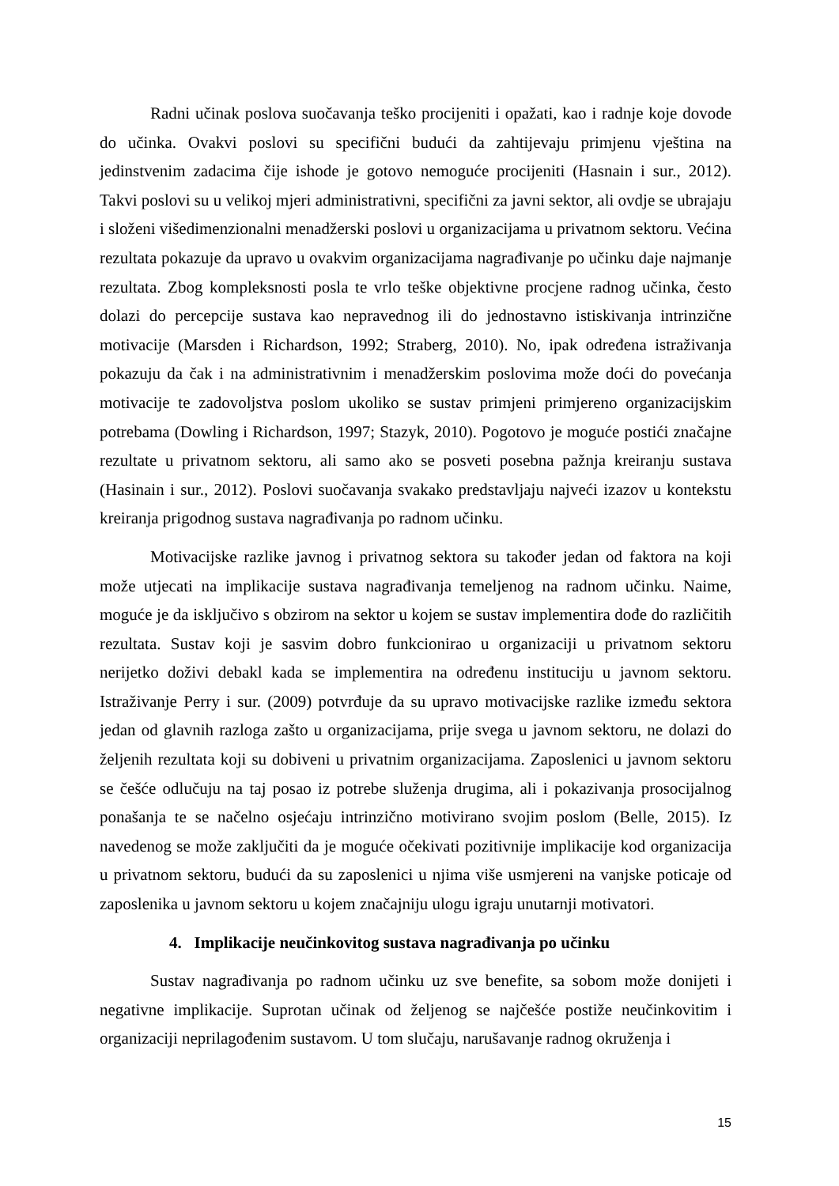Radni učinak poslova suočavanja teško procijeniti i opažati, kao i radnje koje dovode do učinka. Ovakvi poslovi su specifični budući da zahtijevaju primjenu vještina na jedinstvenim zadacima čije ishode je gotovo nemoguće procijeniti (Hasnain i sur., 2012). Takvi poslovi su u velikoj mjeri administrativni, specifični za javni sektor, ali ovdje se ubrajaju i složeni višedimenzionalni menadžerski poslovi u organizacijama u privatnom sektoru. Većina rezultata pokazuje da upravo u ovakvim organizacijama nagrađivanje po učinku daje najmanje rezultata. Zbog kompleksnosti posla te vrlo teške objektivne procjene radnog učinka, često dolazi do percepcije sustava kao nepravednog ili do jednostavno istiskivanja intrinzične motivacije (Marsden i Richardson, 1992; Straberg, 2010). No, ipak određena istraživanja pokazuju da čak i na administrativnim i menadžerskim poslovima može doći do povećanja motivacije te zadovoljstva poslom ukoliko se sustav primjeni primjereno organizacijskim potrebama (Dowling i Richardson, 1997; Stazyk, 2010). Pogotovo je moguće postići značajne rezultate u privatnom sektoru, ali samo ako se posveti posebna pažnja kreiranju sustava (Hasinain i sur., 2012). Poslovi suočavanja svakako predstavljaju najveći izazov u kontekstu kreiranja prigodnog sustava nagrađivanja po radnom učinku.
Motivacijske razlike javnog i privatnog sektora su također jedan od faktora na koji može utjecati na implikacije sustava nagrađivanja temeljenog na radnom učinku. Naime, moguće je da isključivo s obzirom na sektor u kojem se sustav implementira dođe do različitih rezultata. Sustav koji je sasvim dobro funkcionirao u organizaciji u privatnom sektoru nerijetko doživi debakl kada se implementira na određenu instituciju u javnom sektoru. Istraživanje Perry i sur. (2009) potvrđuje da su upravo motivacijske razlike između sektora jedan od glavnih razloga zašto u organizacijama, prije svega u javnom sektoru, ne dolazi do željenih rezultata koji su dobiveni u privatnim organizacijama. Zaposlenici u javnom sektoru se češće odlučuju na taj posao iz potrebe služenja drugima, ali i pokazivanja prosocijalnog ponašanja te se načelno osjećaju intrinzično motivirano svojim poslom (Belle, 2015). Iz navedenog se može zaključiti da je moguće očekivati pozitivnije implikacije kod organizacija u privatnom sektoru, budući da su zaposlenici u njima više usmjereni na vanjske poticaje od zaposlenika u javnom sektoru u kojem značajniju ulogu igraju unutarnji motivatori.
4. Implikacije neučinkovitog sustava nagrađivanja po učinku
Sustav nagrađivanja po radnom učinku uz sve benefite, sa sobom može donijeti i negativne implikacije. Suprotan učinak od željenog se najčešće postiže neučinkovitim i organizaciji neprilagođenim sustavom. U tom slučaju, narušavanje radnog okruženja i
15